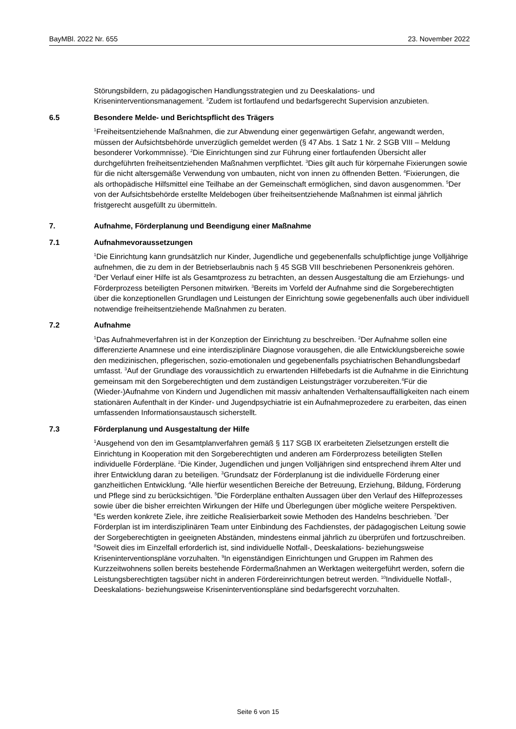BayMBl. 2022 Nr. 655 23. November 2022
Störungsbildern, zu pädagogischen Handlungsstrategien und zu Deeskalations- und Kriseninterventionsmanagement. <sup>3</sup>Zudem ist fortlaufend und bedarfsgerecht Supervision anzubieten.
6.5 Besondere Melde- und Berichtspflicht des Trägers
<sup>1</sup> Freiheitsentziehende Maßnahmen, die zur Abwendung einer gegenwärtigen Gefahr, angewandt werden, müssen der Aufsichtsbehörde unverzüglich gemeldet werden (§ 47 Abs. 1 Satz 1 Nr. 2 SGB VIII – Meldung besonderer Vorkommnisse). <sup>2</sup>Die Einrichtungen sind zur Führung einer fortlaufenden Übersicht aller durchgeführten freiheitsentziehenden Maßnahmen verpflichtet. <sup>3</sup>Dies gilt auch für körpernahe Fixierungen sowie für die nicht altersgemäße Verwendung von umbauten, nicht von innen zu öffnenden Betten. <sup>4</sup>Fixierungen, die als orthopädische Hilfsmittel eine Teilhabe an der Gemeinschaft ermöglichen, sind davon ausgenommen. <sup>5</sup>Der von der Aufsichtsbehörde erstellte Meldebogen über freiheitsentziehende Maßnahmen ist einmal jährlich fristgerecht ausgefüllt zu übermitteln.
7. Aufnahme, Förderplanung und Beendigung einer Maßnahme
7.1 Aufnahmevoraussetzungen
<sup>1</sup> Die Einrichtung kann grundsätzlich nur Kinder, Jugendliche und gegebenenfalls schulpflichtige junge Volljährige aufnehmen, die zu dem in der Betriebserlaubnis nach § 45 SGB VIII beschriebenen Personenkreis gehören. <sup>2</sup>Der Verlauf einer Hilfe ist als Gesamtprozess zu betrachten, an dessen Ausgestaltung die am Erziehungs- und Förderprozess beteiligten Personen mitwirken. <sup>3</sup>Bereits im Vorfeld der Aufnahme sind die Sorgeberechtigten über die konzeptionellen Grundlagen und Leistungen der Einrichtung sowie gegebenenfalls auch über individuell notwendige freiheitsentziehende Maßnahmen zu beraten.
7.2 Aufnahme
<sup>1</sup> Das Aufnahmeverfahren ist in der Konzeption der Einrichtung zu beschreiben. <sup>2</sup>Der Aufnahme sollen eine differenzierte Anamnese und eine interdisziplinäre Diagnose vorausgehen, die alle Entwicklungsbereiche sowie den medizinischen, pflegerischen, sozio-emotionalen und gegebenenfalls psychiatrischen Behandlungsbedarf umfasst. <sup>3</sup>Auf der Grundlage des voraussichtlich zu erwartenden Hilfebedarfs ist die Aufnahme in die Einrichtung gemeinsam mit den Sorgeberechtigten und dem zuständigen Leistungsträger vorzubereiten.<sup>4</sup>Für die (Wieder-)Aufnahme von Kindern und Jugendlichen mit massiv anhaltenden Verhaltensauffälligkeiten nach einem stationären Aufenthalt in der Kinder- und Jugendpsychiatrie ist ein Aufnahmeprozedere zu erarbeiten, das einen umfassenden Informationsaustausch sicherstellt.
7.3 Förderplanung und Ausgestaltung der Hilfe
<sup>1</sup> Ausgehend von den im Gesamtplanverfahren gemäß § 117 SGB IX erarbeiteten Zielsetzungen erstellt die Einrichtung in Kooperation mit den Sorgeberechtigten und anderen am Förderprozess beteiligten Stellen individuelle Förderpläne. <sup>2</sup>Die Kinder, Jugendlichen und jungen Volljährigen sind entsprechend ihrem Alter und ihrer Entwicklung daran zu beteiligen. <sup>3</sup>Grundsatz der Förderplanung ist die individuelle Förderung einer ganzheitlichen Entwicklung. <sup>4</sup>Alle hierfür wesentlichen Bereiche der Betreuung, Erziehung, Bildung, Förderung und Pflege sind zu berücksichtigen. <sup>5</sup>Die Förderpläne enthalten Aussagen über den Verlauf des Hilfeprozesses sowie über die bisher erreichten Wirkungen der Hilfe und Überlegungen über mögliche weitere Perspektiven. <sup>6</sup>Es werden konkrete Ziele, ihre zeitliche Realisierbarkeit sowie Methoden des Handelns beschrieben. <sup>7</sup>Der Förderplan ist im interdisziplinären Team unter Einbindung des Fachdienstes, der pädagogischen Leitung sowie der Sorgeberechtigten in geeigneten Abständen, mindestens einmal jährlich zu überprüfen und fortzuschreiben. <sup>8</sup>Soweit dies im Einzelfall erforderlich ist, sind individuelle Notfall-, Deeskalations- beziehungsweise Kriseninterventionspläne vorzuhalten. <sup>9</sup>In eigenständigen Einrichtungen und Gruppen im Rahmen des Kurzzeitwohnens sollen bereits bestehende Fördermaßnahmen an Werktagen weitergeführt werden, sofern die Leistungsberechtigten tagsüber nicht in anderen Fördereinrichtungen betreut werden. <sup>10</sup>Individuelle Notfall-, Deeskalations- beziehungsweise Kriseninterventionspläne sind bedarfsgerecht vorzuhalten.
Seite 6 von 15